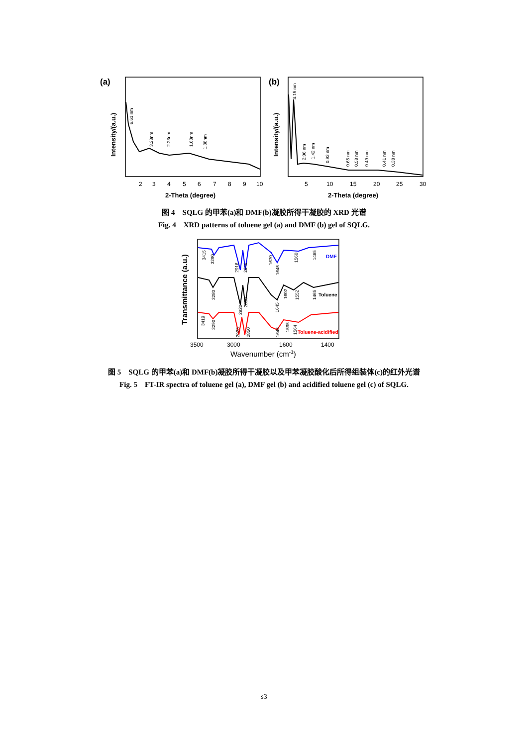(a)
Intensity/(a.u.)
2
3
4
5
6
7
8
9
10
2-Theta (degree)
6.61 nm
3.28nm
2.23nm
1.63nm
1.38nm
(b)
Intensity/(a.u.)
5
10
15
20
25
30
2-Theta (degree)
4.15 nm
2.06 nm
1.42 nm
0.93 nm
0.65 nm
0.58 nm
0.49 nm
0.41 nm
0.38 nm
图 4　SQLG 的甲苯(a)和 DMF(b)凝胶所得干凝胶的 XRD 光谱
Fig. 4　XRD patterns of toluene gel (a) and DMF (b) gel of SQLG.
Transmittance (a.u.)
DMF
Toluene
Toluene-acidified
3415
3290
2916
2846
1670
1645
1560
1465
3280
2920
2850
1645
1602
1552
1465
3419
3290
2923
2850
1645
1595
1564
3500
3000
1600
1400
Wavenumber (cm-1)
图 5　SQLG 的甲苯(a)和 DMF(b)凝胶所得干凝胶以及甲苯凝胶酸化后所得组装体(c)的红外光谱
Fig. 5　FT-IR spectra of toluene gel (a), DMF gel (b) and acidified toluene gel (c) of SQLG.
s3